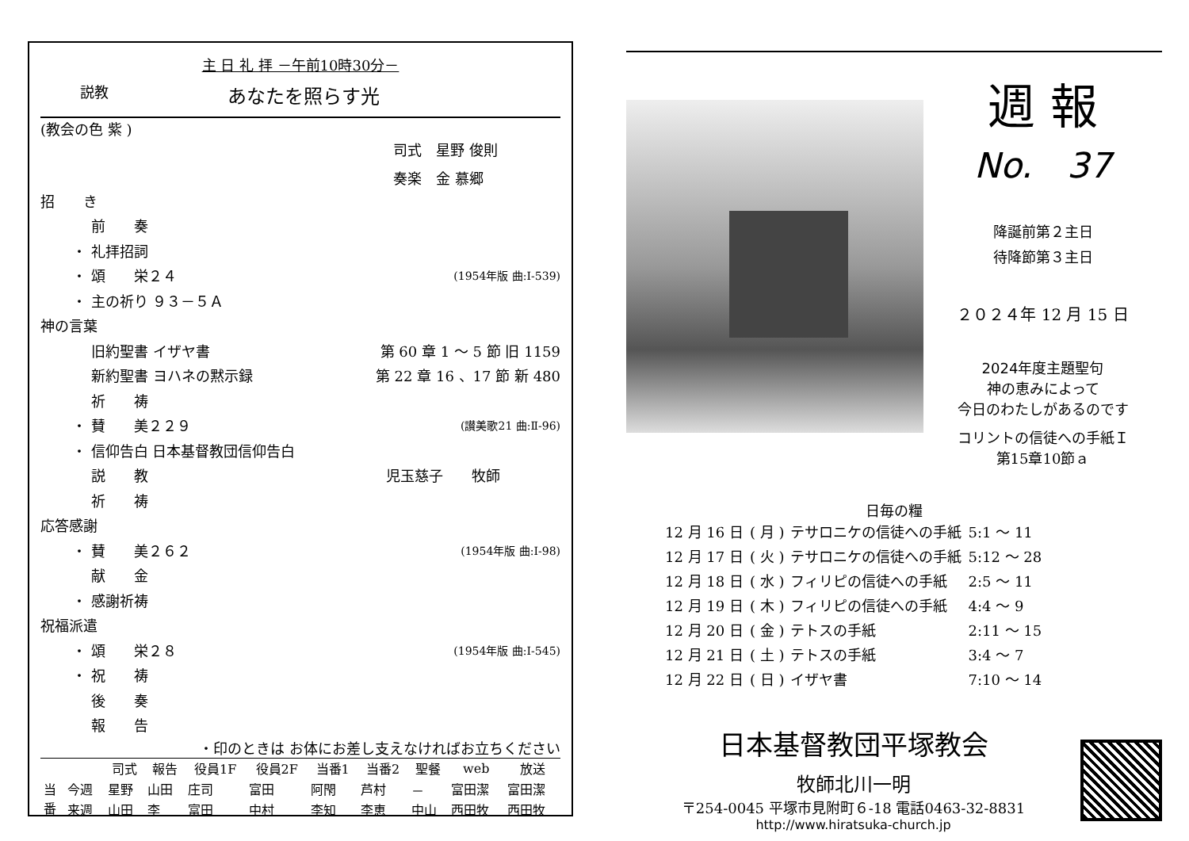主 日 礼 拝 －午前10時30分－
説教 あなたを照らす光
(教会の色 紫 )
司式　星野 俊則
奏楽　金 慕郷
招　　き
前　　奏
・ 礼拝招詞
・ 頌　　栄２４ (1954年版 曲:I-539)
・ 主の祈り ９３－５Ａ
神の言葉
旧約聖書 イザヤ書 第 60 章 1 ～ 5 節 旧 1159
新約聖書 ヨハネの黙示録 第 22 章 16 、17 節 新 480
祈　　祷
・ 賛　　美２２９ (讃美歌21 曲:Ⅱ-96)
・ 信仰告白 日本基督教団信仰告白
説　　教 児玉慈子　　牧師
祈　　祷
応答感謝
・ 賛　　美２６２ (1954年版 曲:I-98)
献　　金
・ 感謝祈祷
祝福派遣
・ 頌　　栄２８ (1954年版 曲:I-545)
・ 祝　　祷
後　　奏
報　　告
・印のときは お体にお差し支えなければお立ちください
| | | 司式 | 報告 | 役員1F | 役員2F | 当番1 | 当番2 | 聖餐 | web | 放送 |
| --- | --- | --- | --- | --- | --- | --- | --- | --- | --- | --- |
| 当 番 | 今週 | 星野 | 山田 | 庄司 | 富田 | 阿閇 | 芦村 | － | 富田潔 | 富田潔 |
| | 来週 | 山田 | 李 | 富田 | 中村 | 李知 | 李恵 | 中山 | 西田牧 | 西田牧 |
週 報
No.　37
降誕前第２主日
待降節第３主日
２０２４年 12 月 15 日
2024年度主題聖句
神の恵みによって
今日のわたしがあるのです
コリントの信徒への手紙Ｉ
第15章10節ａ
日毎の糧
| 12 月 16 日 | ( 月 ) | テサロニケの信徒への手紙 | 5:1 ～ 11 |
| 12 月 17 日 | ( 火 ) | テサロニケの信徒への手紙 | 5:12 ～ 28 |
| 12 月 18 日 | ( 水 ) | フィリピの信徒への手紙 | 2:5 ～ 11 |
| 12 月 19 日 | ( 木 ) | フィリピの信徒への手紙 | 4:4 ～ 9 |
| 12 月 20 日 | ( 金 ) | テトスの手紙 | 2:11 ～ 15 |
| 12 月 21 日 | ( 土 ) | テトスの手紙 | 3:4 ～ 7 |
| 12 月 22 日 | ( 日 ) | イザヤ書 | 7:10 ～ 14 |
日本基督教団平塚教会
牧師北川一明
〒254-0045 平塚市見附町６-18 電話0463-32-8831
http://www.hiratsuka-church.jp